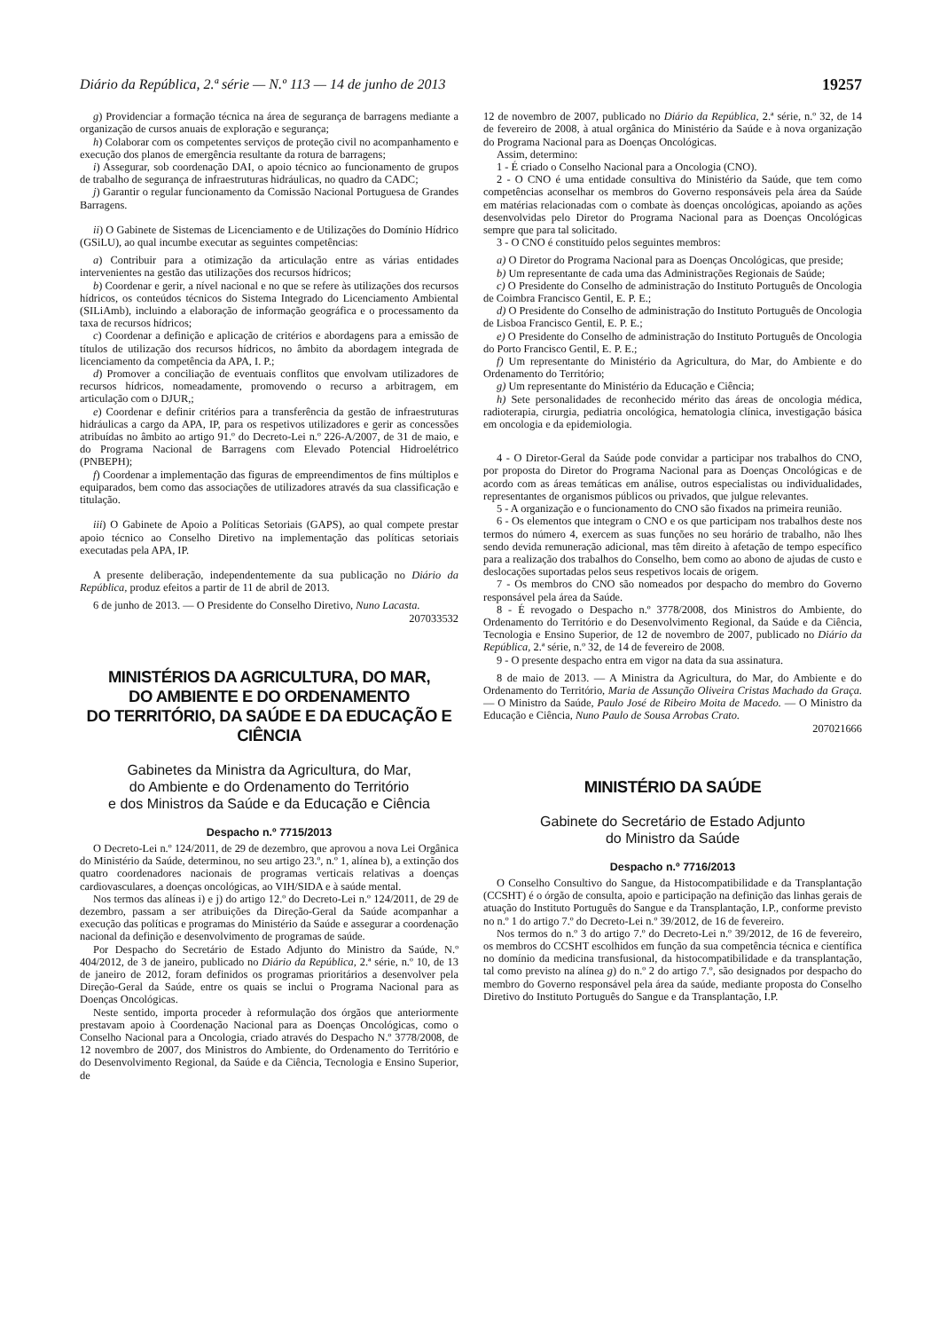Diário da República, 2.ª série — N.º 113 — 14 de junho de 2013 19257
g) Providenciar a formação técnica na área de segurança de barragens mediante a organização de cursos anuais de exploração e segurança;
h) Colaborar com os competentes serviços de proteção civil no acompanhamento e execução dos planos de emergência resultante da rotura de barragens;
i) Assegurar, sob coordenação DAI, o apoio técnico ao funcionamento de grupos de trabalho de segurança de infraestruturas hidráulicas, no quadro da CADC;
j) Garantir o regular funcionamento da Comissão Nacional Portuguesa de Grandes Barragens.
ii) O Gabinete de Sistemas de Licenciamento e de Utilizações do Domínio Hídrico (GSiLU), ao qual incumbe executar as seguintes competências:
a) Contribuir para a otimização da articulação entre as várias entidades intervenientes na gestão das utilizações dos recursos hídricos;
b) Coordenar e gerir, a nível nacional e no que se refere às utilizações dos recursos hídricos, os conteúdos técnicos do Sistema Integrado do Licenciamento Ambiental (SILiAmb), incluindo a elaboração de informação geográfica e o processamento da taxa de recursos hídricos;
c) Coordenar a definição e aplicação de critérios e abordagens para a emissão de títulos de utilização dos recursos hídricos, no âmbito da abordagem integrada de licenciamento da competência da APA, I. P.;
d) Promover a conciliação de eventuais conflitos que envolvam utilizadores de recursos hídricos, nomeadamente, promovendo o recurso a arbitragem, em articulação com o DJUR,;
e) Coordenar e definir critérios para a transferência da gestão de infraestruturas hidráulicas a cargo da APA, IP, para os respetivos utilizadores e gerir as concessões atribuídas no âmbito ao artigo 91.º do Decreto-Lei n.º 226-A/2007, de 31 de maio, e do Programa Nacional de Barragens com Elevado Potencial Hidroelétrico (PNBEPH);
f) Coordenar a implementação das figuras de empreendimentos de fins múltiplos e equiparados, bem como das associações de utilizadores através da sua classificação e titulação.
iii) O Gabinete de Apoio a Políticas Setoriais (GAPS), ao qual compete prestar apoio técnico ao Conselho Diretivo na implementação das políticas setoriais executadas pela APA, IP.
A presente deliberação, independentemente da sua publicação no Diário da República, produz efeitos a partir de 11 de abril de 2013.
6 de junho de 2013. — O Presidente do Conselho Diretivo, Nuno Lacasta.
207033532
MINISTÉRIOS DA AGRICULTURA, DO MAR,
DO AMBIENTE E DO ORDENAMENTO
DO TERRITÓRIO, DA SAÚDE E DA EDUCAÇÃO E CIÊNCIA
Gabinetes da Ministra da Agricultura, do Mar,
do Ambiente e do Ordenamento do Território
e dos Ministros da Saúde e da Educação e Ciência
Despacho n.º 7715/2013
O Decreto-Lei n.º 124/2011, de 29 de dezembro, que aprovou a nova Lei Orgânica do Ministério da Saúde, determinou, no seu artigo 23.º, n.º 1, alínea b), a extinção dos quatro coordenadores nacionais de programas verticais relativas a doenças cardiovasculares, a doenças oncológicas, ao VIH/SIDA e à saúde mental.
Nos termos das alíneas i) e j) do artigo 12.º do Decreto-Lei n.º 124/2011, de 29 de dezembro, passam a ser atribuições da Direção-Geral da Saúde acompanhar a execução das políticas e programas do Ministério da Saúde e assegurar a coordenação nacional da definição e desenvolvimento de programas de saúde.
Por Despacho do Secretário de Estado Adjunto do Ministro da Saúde, N.º 404/2012, de 3 de janeiro, publicado no Diário da República, 2.ª série, n.º 10, de 13 de janeiro de 2012, foram definidos os programas prioritários a desenvolver pela Direção-Geral da Saúde, entre os quais se inclui o Programa Nacional para as Doenças Oncológicas.
Neste sentido, importa proceder à reformulação dos órgãos que anteriormente prestavam apoio à Coordenação Nacional para as Doenças Oncológicas, como o Conselho Nacional para a Oncologia, criado através do Despacho N.º 3778/2008, de 12 novembro de 2007, dos Ministros do Ambiente, do Ordenamento do Território e do Desenvolvimento Regional, da Saúde e da Ciência, Tecnologia e Ensino Superior, de
12 de novembro de 2007, publicado no Diário da República, 2.ª série, n.º 32, de 14 de fevereiro de 2008, à atual orgânica do Ministério da Saúde e à nova organização do Programa Nacional para as Doenças Oncológicas.
Assim, determino:
1 - É criado o Conselho Nacional para a Oncologia (CNO).
2 - O CNO é uma entidade consultiva do Ministério da Saúde, que tem como competências aconselhar os membros do Governo responsáveis pela área da Saúde em matérias relacionadas com o combate às doenças oncológicas, apoiando as ações desenvolvidas pelo Diretor do Programa Nacional para as Doenças Oncológicas sempre que para tal solicitado.
3 - O CNO é constituído pelos seguintes membros:
a) O Diretor do Programa Nacional para as Doenças Oncológicas, que preside;
b) Um representante de cada uma das Administrações Regionais de Saúde;
c) O Presidente do Conselho de administração do Instituto Português de Oncologia de Coimbra Francisco Gentil, E. P. E.;
d) O Presidente do Conselho de administração do Instituto Português de Oncologia de Lisboa Francisco Gentil, E. P. E.;
e) O Presidente do Conselho de administração do Instituto Português de Oncologia do Porto Francisco Gentil, E. P. E.;
f) Um representante do Ministério da Agricultura, do Mar, do Ambiente e do Ordenamento do Território;
g) Um representante do Ministério da Educação e Ciência;
h) Sete personalidades de reconhecido mérito das áreas de oncologia médica, radioterapia, cirurgia, pediatria oncológica, hematologia clínica, investigação básica em oncologia e da epidemiologia.
4 - O Diretor-Geral da Saúde pode convidar a participar nos trabalhos do CNO, por proposta do Diretor do Programa Nacional para as Doenças Oncológicas e de acordo com as áreas temáticas em análise, outros especialistas ou individualidades, representantes de organismos públicos ou privados, que julgue relevantes.
5 - A organização e o funcionamento do CNO são fixados na primeira reunião.
6 - Os elementos que integram o CNO e os que participam nos trabalhos deste nos termos do número 4, exercem as suas funções no seu horário de trabalho, não lhes sendo devida remuneração adicional, mas têm direito à afetação de tempo específico para a realização dos trabalhos do Conselho, bem como ao abono de ajudas de custo e deslocações suportadas pelos seus respetivos locais de origem.
7 - Os membros do CNO são nomeados por despacho do membro do Governo responsável pela área da Saúde.
8 - É revogado o Despacho n.º 3778/2008, dos Ministros do Ambiente, do Ordenamento do Território e do Desenvolvimento Regional, da Saúde e da Ciência, Tecnologia e Ensino Superior, de 12 de novembro de 2007, publicado no Diário da República, 2.ª série, n.º 32, de 14 de fevereiro de 2008.
9 - O presente despacho entra em vigor na data da sua assinatura.
8 de maio de 2013. — A Ministra da Agricultura, do Mar, do Ambiente e do Ordenamento do Território, Maria de Assunção Oliveira Cristas Machado da Graça. — O Ministro da Saúde, Paulo José de Ribeiro Moita de Macedo. — O Ministro da Educação e Ciência, Nuno Paulo de Sousa Arrobas Crato.
207021666
MINISTÉRIO DA SAÚDE
Gabinete do Secretário de Estado Adjunto
do Ministro da Saúde
Despacho n.º 7716/2013
O Conselho Consultivo do Sangue, da Histocompatibilidade e da Transplantação (CCSHT) é o órgão de consulta, apoio e participação na definição das linhas gerais de atuação do Instituto Português do Sangue e da Transplantação, I.P., conforme previsto no n.º 1 do artigo 7.º do Decreto-Lei n.º 39/2012, de 16 de fevereiro.
Nos termos do n.º 3 do artigo 7.º do Decreto-Lei n.º 39/2012, de 16 de fevereiro, os membros do CCSHT escolhidos em função da sua competência técnica e científica no domínio da medicina transfusional, da histocompatibilidade e da transplantação, tal como previsto na alínea g) do n.º 2 do artigo 7.º, são designados por despacho do membro do Governo responsável pela área da saúde, mediante proposta do Conselho Diretivo do Instituto Português do Sangue e da Transplantação, I.P.